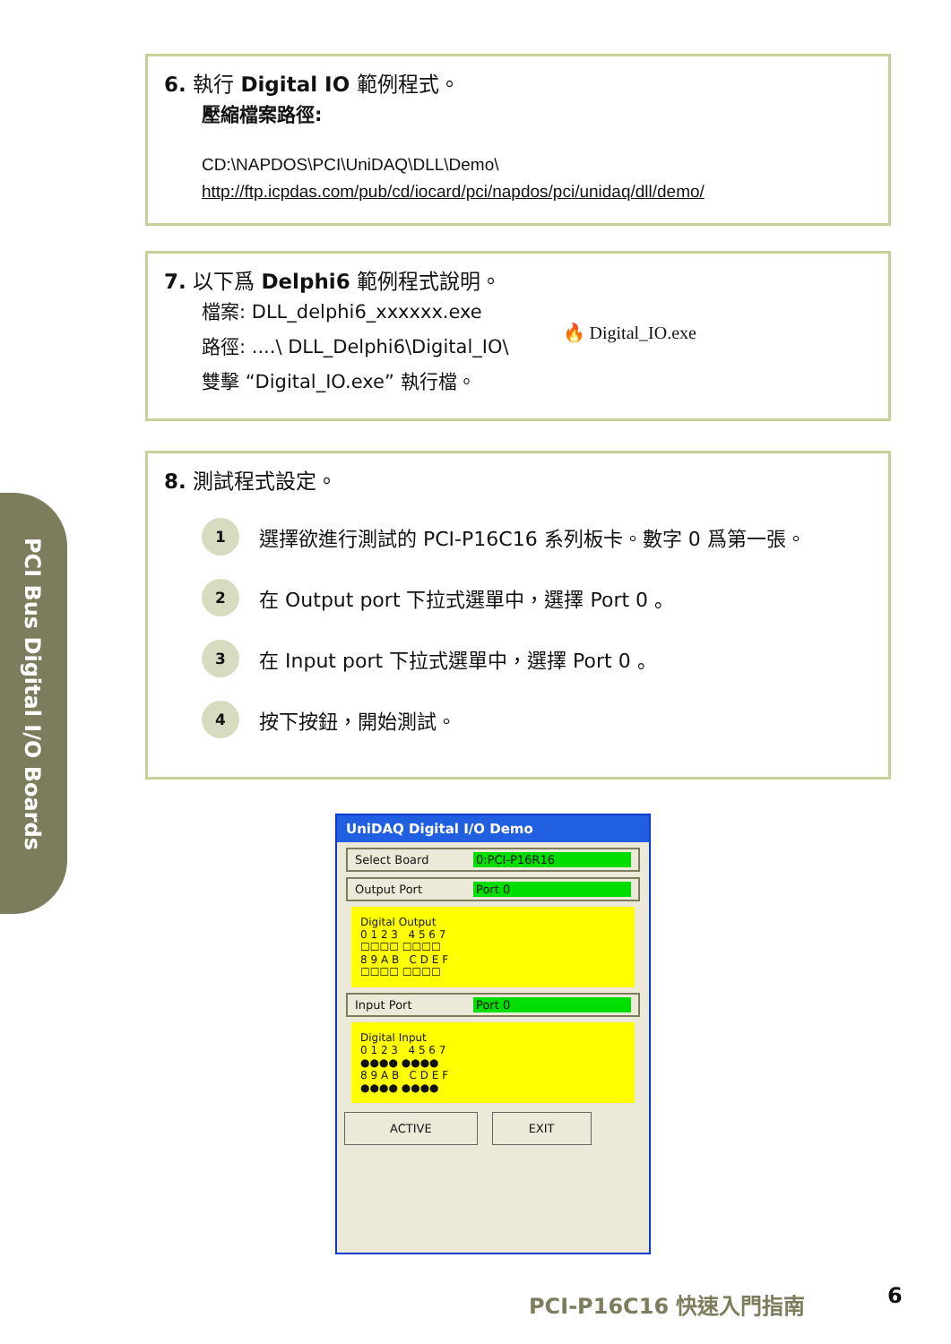PCI Bus Digital I/O Boards
6. 執行 Digital IO 範例程式。
壓縮檔案路徑:
CD:\NAPDOS\PCI\UniDAQ\DLL\Demo\
http://ftp.icpdas.com/pub/cd/iocard/pci/napdos/pci/unidaq/dll/demo/
7. 以下爲 Delphi6 範例程式說明。
檔案: DLL_delphi6_xxxxxx.exe
路徑: ....\ DLL_Delphi6\Digital_IO\
雙擊 “Digital_IO.exe” 執行檔。
🔥 Digital_IO.exe
8. 測試程式設定。
1 選擇欲進行測試的 PCI-P16C16 系列板卡。數字 0 爲第一張。
2 在 Output port 下拉式選單中，選擇 Port 0 。
3 在 Input port 下拉式選單中，選擇 Port 0 。
4 按下按鈕，開始測試。
UniDAQ Digital I/O Demo
Select Board 0:PCI-P16R16
Output Port Port 0
Digital Output
0 1 2 3 4 5 6 7
☐☐☐☐ ☐☐☐☐
8 9 A B C D E F
☐☐☐☐ ☐☐☐☐
Input Port Port 0
Digital Input
0 1 2 3 4 5 6 7
●●●● ●●●●
8 9 A B C D E F
●●●● ●●●●
ACTIVE EXIT
PCI-P16C16 快速入門指南 6